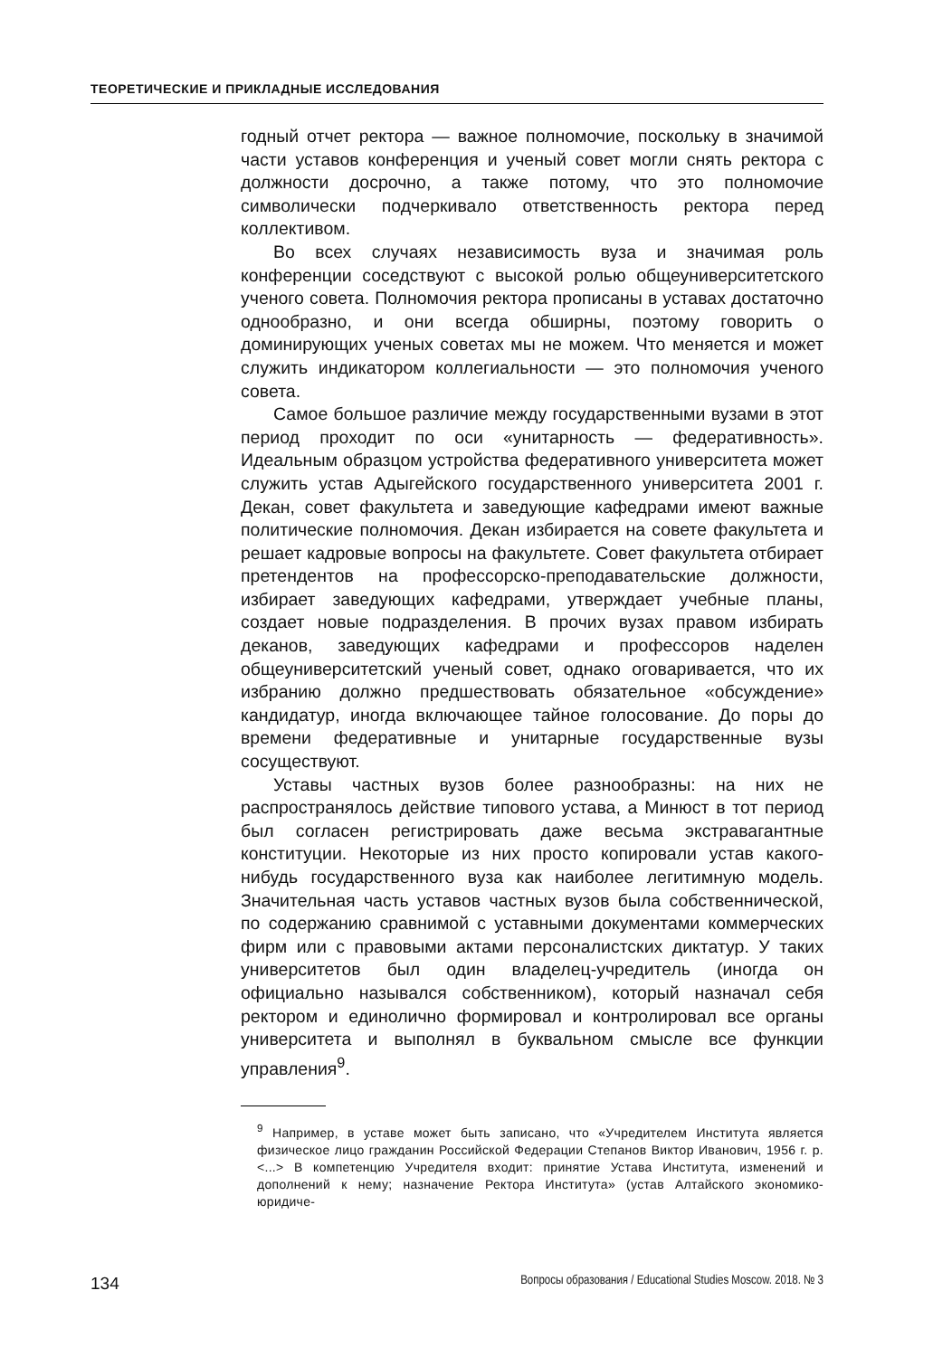ТЕОРЕТИЧЕСКИЕ И ПРИКЛАДНЫЕ ИССЛЕДОВАНИЯ
годный отчет ректора — важное полномочие, поскольку в значимой части уставов конференция и ученый совет могли снять ректора с должности досрочно, а также потому, что это полномочие символически подчеркивало ответственность ректора перед коллективом.
Во всех случаях независимость вуза и значимая роль конференции соседствуют с высокой ролью общеуниверситетского ученого совета. Полномочия ректора прописаны в уставах достаточно однообразно, и они всегда обширны, поэтому говорить о доминирующих ученых советах мы не можем. Что меняется и может служить индикатором коллегиальности — это полномочия ученого совета.
Самое большое различие между государственными вузами в этот период проходит по оси «унитарность — федеративность». Идеальным образцом устройства федеративного университета может служить устав Адыгейского государственного университета 2001 г. Декан, совет факультета и заведующие кафедрами имеют важные политические полномочия. Декан избирается на совете факультета и решает кадровые вопросы на факультете. Совет факультета отбирает претендентов на профессорско-преподавательские должности, избирает заведующих кафедрами, утверждает учебные планы, создает новые подразделения. В прочих вузах правом избирать деканов, заведующих кафедрами и профессоров наделен общеуниверситетский ученый совет, однако оговаривается, что их избранию должно предшествовать обязательное «обсуждение» кандидатур, иногда включающее тайное голосование. До поры до времени федеративные и унитарные государственные вузы сосуществуют.
Уставы частных вузов более разнообразны: на них не распространялось действие типового устава, а Минюст в тот период был согласен регистрировать даже весьма экстравагантные конституции. Некоторые из них просто копировали устав какого-нибудь государственного вуза как наиболее легитимную модель. Значительная часть уставов частных вузов была собственнической, по содержанию сравнимой с уставными документами коммерческих фирм или с правовыми актами персоналистских диктатур. У таких университетов был один владелец-учредитель (иногда он официально назывался собственником), который назначал себя ректором и единолично формировал и контролировал все органы университета и выполнял в буквальном смысле все функции управления<sup>9</sup>.
<sup>9</sup> Например, в уставе может быть записано, что «Учредителем Института является физическое лицо гражданин Российской Федерации Степанов Виктор Иванович, 1956 г. р. <...> В компетенцию Учредителя входит: принятие Устава Института, изменений и дополнений к нему; назначение Ректора Института» (устав Алтайского экономико-юридиче-
134 Вопросы образования / Educational Studies Moscow. 2018. № 3